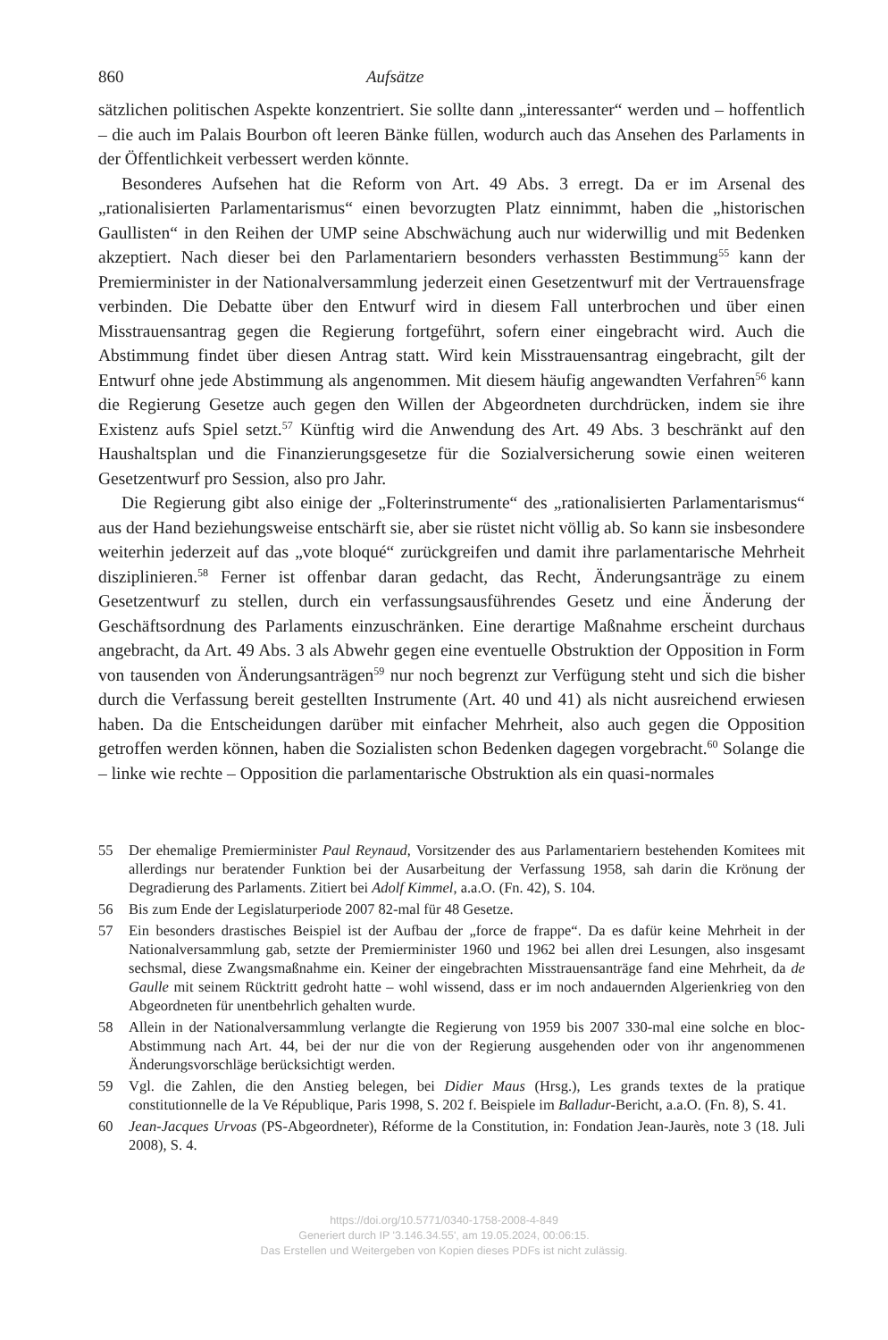860 Aufsätze
sätzlichen politischen Aspekte konzentriert. Sie sollte dann „interessanter“ werden und – hoffentlich – die auch im Palais Bourbon oft leeren Bänke füllen, wodurch auch das Ansehen des Parlaments in der Öffentlichkeit verbessert werden könnte.
Besonderes Aufsehen hat die Reform von Art. 49 Abs. 3 erregt. Da er im Arsenal des „rationalisierten Parlamentarismus“ einen bevorzugten Platz einnimmt, haben die „historischen Gaullisten“ in den Reihen der UMP seine Abschwächung auch nur widerwillig und mit Bedenken akzeptiert. Nach dieser bei den Parlamentariern besonders verhassten Bestimmung<sup>55</sup> kann der Premierminister in der Nationalversammlung jederzeit einen Gesetzentwurf mit der Vertrauensfrage verbinden. Die Debatte über den Entwurf wird in diesem Fall unterbrochen und über einen Misstrauensantrag gegen die Regierung fortgeführt, sofern einer eingebracht wird. Auch die Abstimmung findet über diesen Antrag statt. Wird kein Misstrauensantrag eingebracht, gilt der Entwurf ohne jede Abstimmung als angenommen. Mit diesem häufig angewandten Verfahren<sup>56</sup> kann die Regierung Gesetze auch gegen den Willen der Abgeordneten durchdrücken, indem sie ihre Existenz aufs Spiel setzt.<sup>57</sup> Künftig wird die Anwendung des Art. 49 Abs. 3 beschränkt auf den Haushaltsplan und die Finanzierungsgesetze für die Sozialversicherung sowie einen weiteren Gesetzentwurf pro Session, also pro Jahr.
Die Regierung gibt also einige der „Folterinstrumente“ des „rationalisierten Parlamentarismus“ aus der Hand beziehungsweise entschärft sie, aber sie rüstet nicht völlig ab. So kann sie insbesondere weiterhin jederzeit auf das „vote bloqué“ zurückgreifen und damit ihre parlamentarische Mehrheit disziplinieren.<sup>58</sup> Ferner ist offenbar daran gedacht, das Recht, Änderungsanträge zu einem Gesetzentwurf zu stellen, durch ein verfassungsausführendes Gesetz und eine Änderung der Geschäftsordnung des Parlaments einzuschränken. Eine derartige Maßnahme erscheint durchaus angebracht, da Art. 49 Abs. 3 als Abwehr gegen eine eventuelle Obstruktion der Opposition in Form von tausenden von Änderungsanträgen<sup>59</sup> nur noch begrenzt zur Verfügung steht und sich die bisher durch die Verfassung bereit gestellten Instrumente (Art. 40 und 41) als nicht ausreichend erwiesen haben. Da die Entscheidungen darüber mit einfacher Mehrheit, also auch gegen die Opposition getroffen werden können, haben die Sozialisten schon Bedenken dagegen vorgebracht.<sup>60</sup> Solange die – linke wie rechte – Opposition die parlamentarische Obstruktion als ein quasi-normales
55 Der ehemalige Premierminister Paul Reynaud, Vorsitzender des aus Parlamentariern bestehenden Komitees mit allerdings nur beratender Funktion bei der Ausarbeitung der Verfassung 1958, sah darin die Krönung der Degradierung des Parlaments. Zitiert bei Adolf Kimmel, a.a.O. (Fn. 42), S. 104.
56 Bis zum Ende der Legislaturperiode 2007 82-mal für 48 Gesetze.
57 Ein besonders drastisches Beispiel ist der Aufbau der „force de frappe“. Da es dafür keine Mehrheit in der Nationalversammlung gab, setzte der Premierminister 1960 und 1962 bei allen drei Lesungen, also insgesamt sechsmal, diese Zwangsmaßnahme ein. Keiner der eingebrachten Misstrauensanträge fand eine Mehrheit, da de Gaulle mit seinem Rücktritt gedroht hatte – wohl wissend, dass er im noch andauernden Algerienkrieg von den Abgeordneten für unentbehrlich gehalten wurde.
58 Allein in der Nationalversammlung verlangte die Regierung von 1959 bis 2007 330-mal eine solche en bloc-Abstimmung nach Art. 44, bei der nur die von der Regierung ausgehenden oder von ihr angenommenen Änderungsvorschläge berücksichtigt werden.
59 Vgl. die Zahlen, die den Anstieg belegen, bei Didier Maus (Hrsg.), Les grands textes de la pratique constitutionnelle de la Ve République, Paris 1998, S. 202 f. Beispiele im Balladur-Bericht, a.a.O. (Fn. 8), S. 41.
60 Jean-Jacques Urvoas (PS-Abgeordneter), Réforme de la Constitution, in: Fondation Jean-Jaurès, note 3 (18. Juli 2008), S. 4.
https://doi.org/10.5771/0340-1758-2008-4-849
Generiert durch IP '3.146.34.55', am 19.05.2024, 00:06:15.
Das Erstellen und Weitergeben von Kopien dieses PDFs ist nicht zulässig.